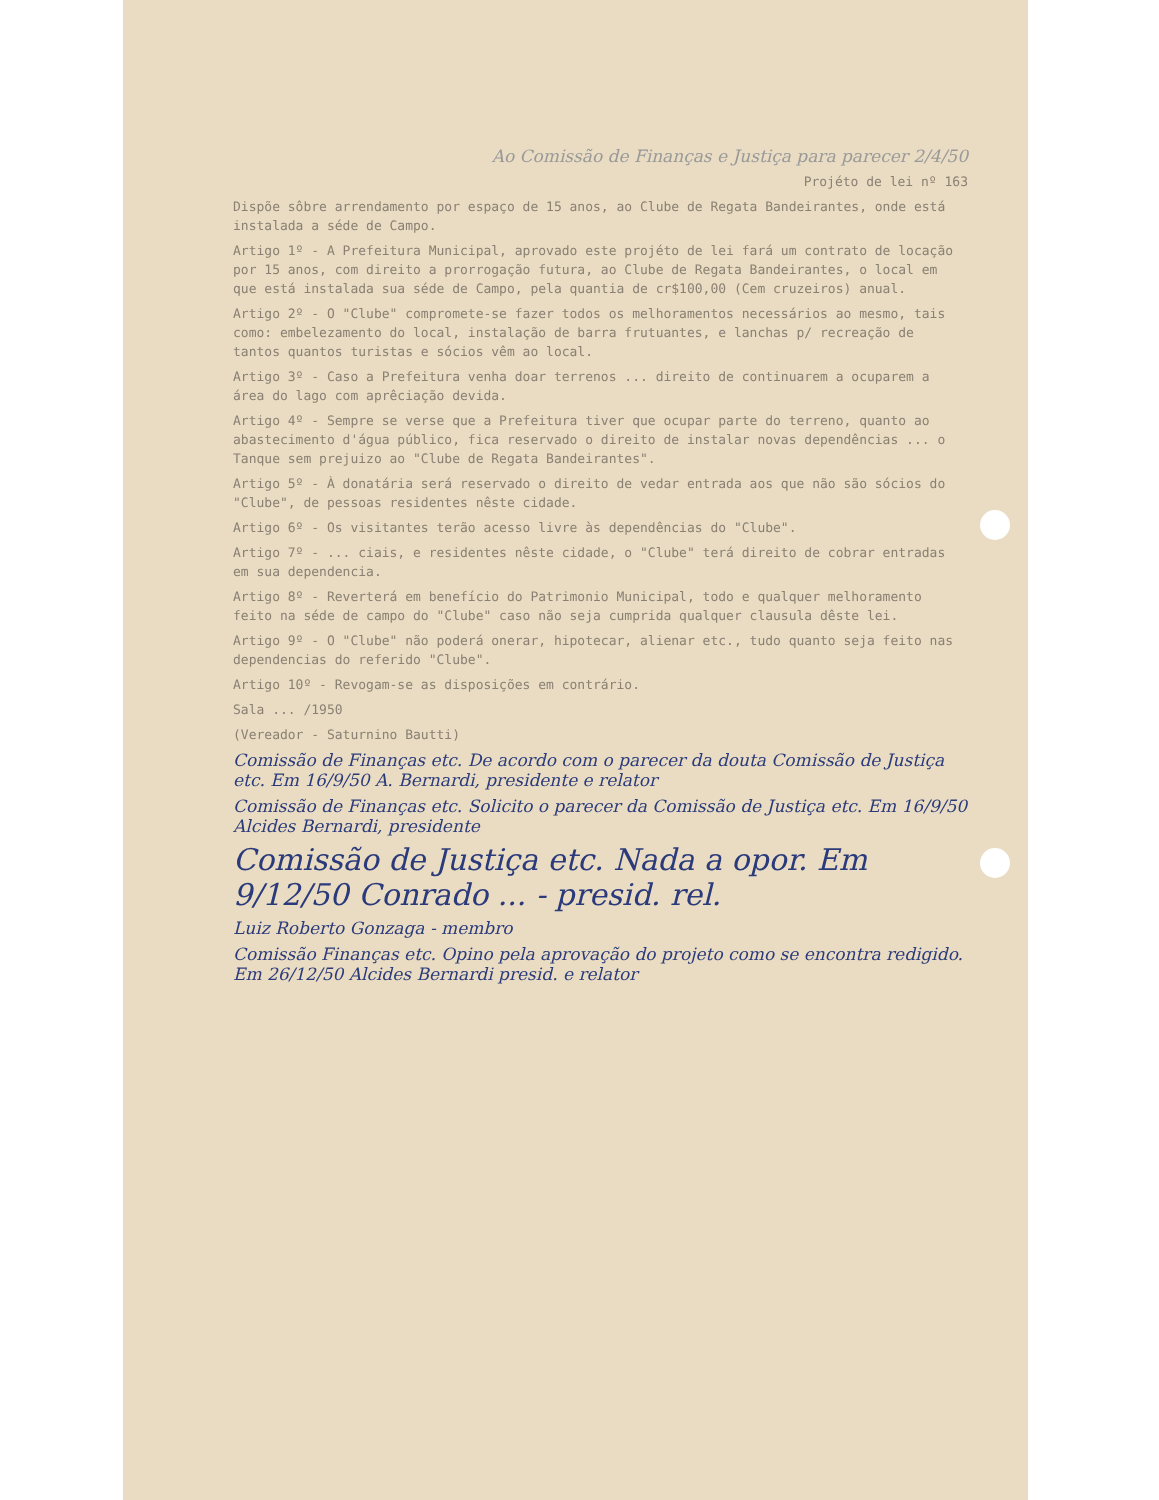Ao Comissão de Finanças e Justiça para parecer 2/4/50
Projéto de lei nº 163
Dispõe sôbre arrendamento por espaço de 15 anos, ao Clube de Regata Bandeirantes, onde está instalada a séde de Campo.
Artigo 1º - A Prefeitura Municipal, aprovado este projéto de lei fará um contrato de locação por 15 anos, com direito a prorrogação futura, ao Clube de Regata Bandeirantes, o local em que está instalada sua séde de Campo, pela quantia de cr$100,00 (Cem cruzeiros) anual.
Artigo 2º - O "Clube" compromete-se fazer todos os melhoramentos necessários ao mesmo, tais como: embelezamento do local, instalação de barra frutuantes, e lanchas p/ recreação de tantos quantos turistas e sócios vêm ao local.
Artigo 3º - Caso a Prefeitura venha doar terrenos ... direito de continuarem a ocuparem a área do lago com aprêciação devida.
Artigo 4º - Sempre se verse que a Prefeitura tiver que ocupar parte do terreno, quanto ao abastecimento d'água público, fica reservado o direito de instalar novas dependências ... o Tanque sem prejuizo ao "Clube de Regata Bandeirantes".
Artigo 5º - À donatária será reservado o direito de vedar entrada aos que não são sócios do "Clube", de pessoas residentes nêste cidade.
Artigo 6º - Os visitantes terão acesso livre às dependências do "Clube".
Artigo 7º - ... ciais, e residentes nêste cidade, o "Clube" terá direito de cobrar entradas em sua dependencia.
Artigo 8º - Reverterá em benefício do Patrimonio Municipal, todo e qualquer melhoramento feito na séde de campo do "Clube" caso não seja cumprida qualquer clausula dêste lei.
Artigo 9º - O "Clube" não poderá onerar, hipotecar, alienar etc., tudo quanto seja feito nas dependencias do referido "Clube".
Artigo 10º - Revogam-se as disposições em contrário.
Sala ... /1950
(Vereador - Saturnino Bautti)
Comissão de Finanças etc. De acordo com o parecer da douta Comissão de Justiça etc. Em 16/9/50 A. Bernardi, presidente e relator
Comissão de Finanças etc. Solicito o parecer da Comissão de Justiça etc. Em 16/9/50 Alcides Bernardi, presidente
Comissão de Justiça etc. Nada a opor. Em 9/12/50 Conrado ... - presid. rel.
Luiz Roberto Gonzaga - membro
Comissão Finanças etc. Opino pela aprovação do projeto como se encontra redigido. Em 26/12/50 Alcides Bernardi presid. e relator